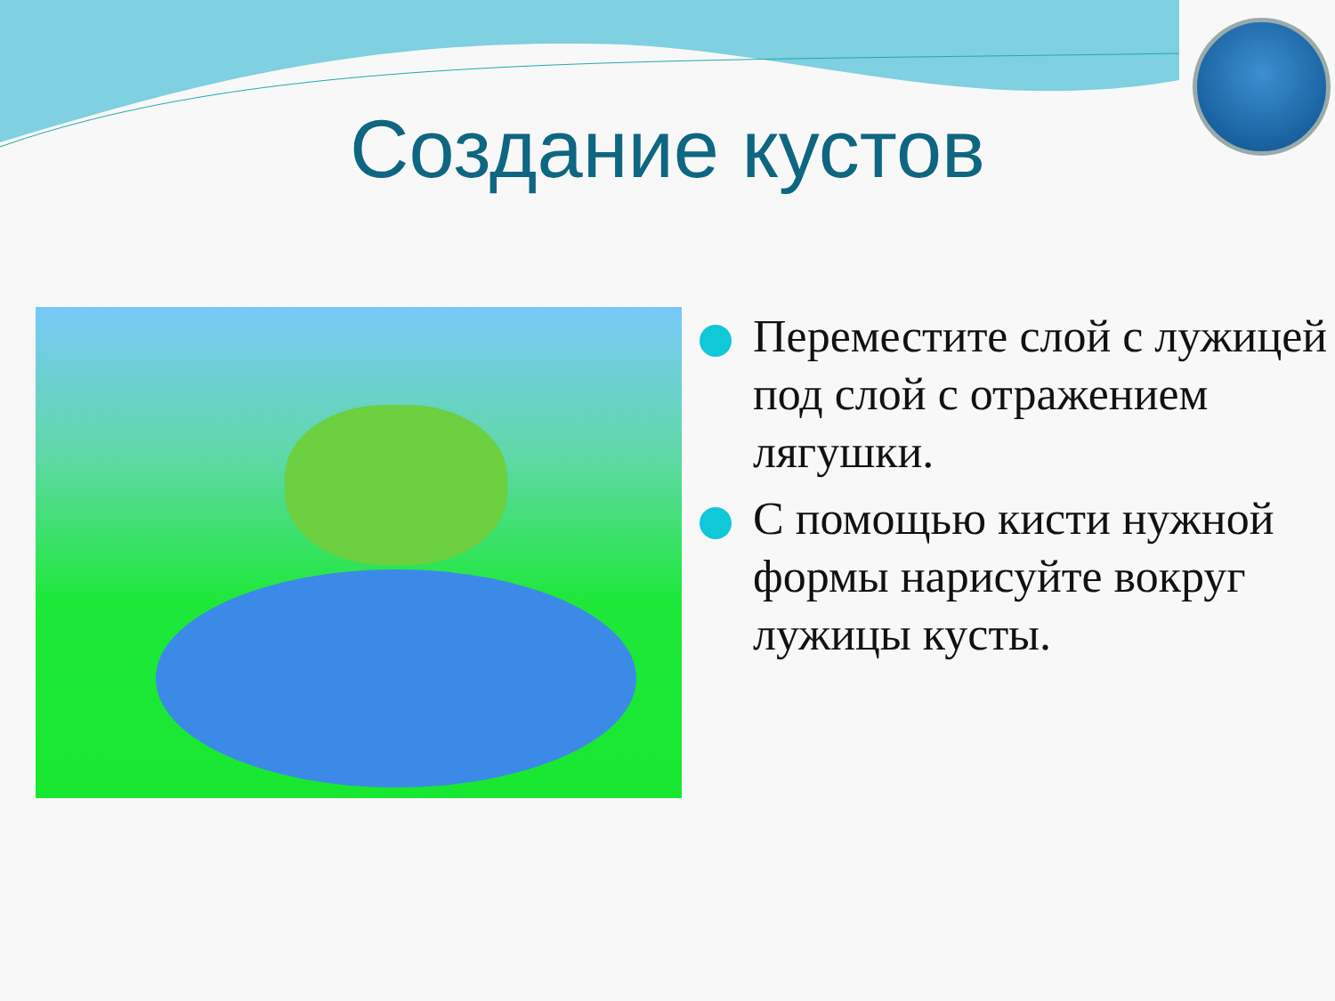Создание кустов
Переместите слой с лужицей под слой с отражением лягушки.
С помощью кисти нужной формы нарисуйте вокруг лужицы кусты.